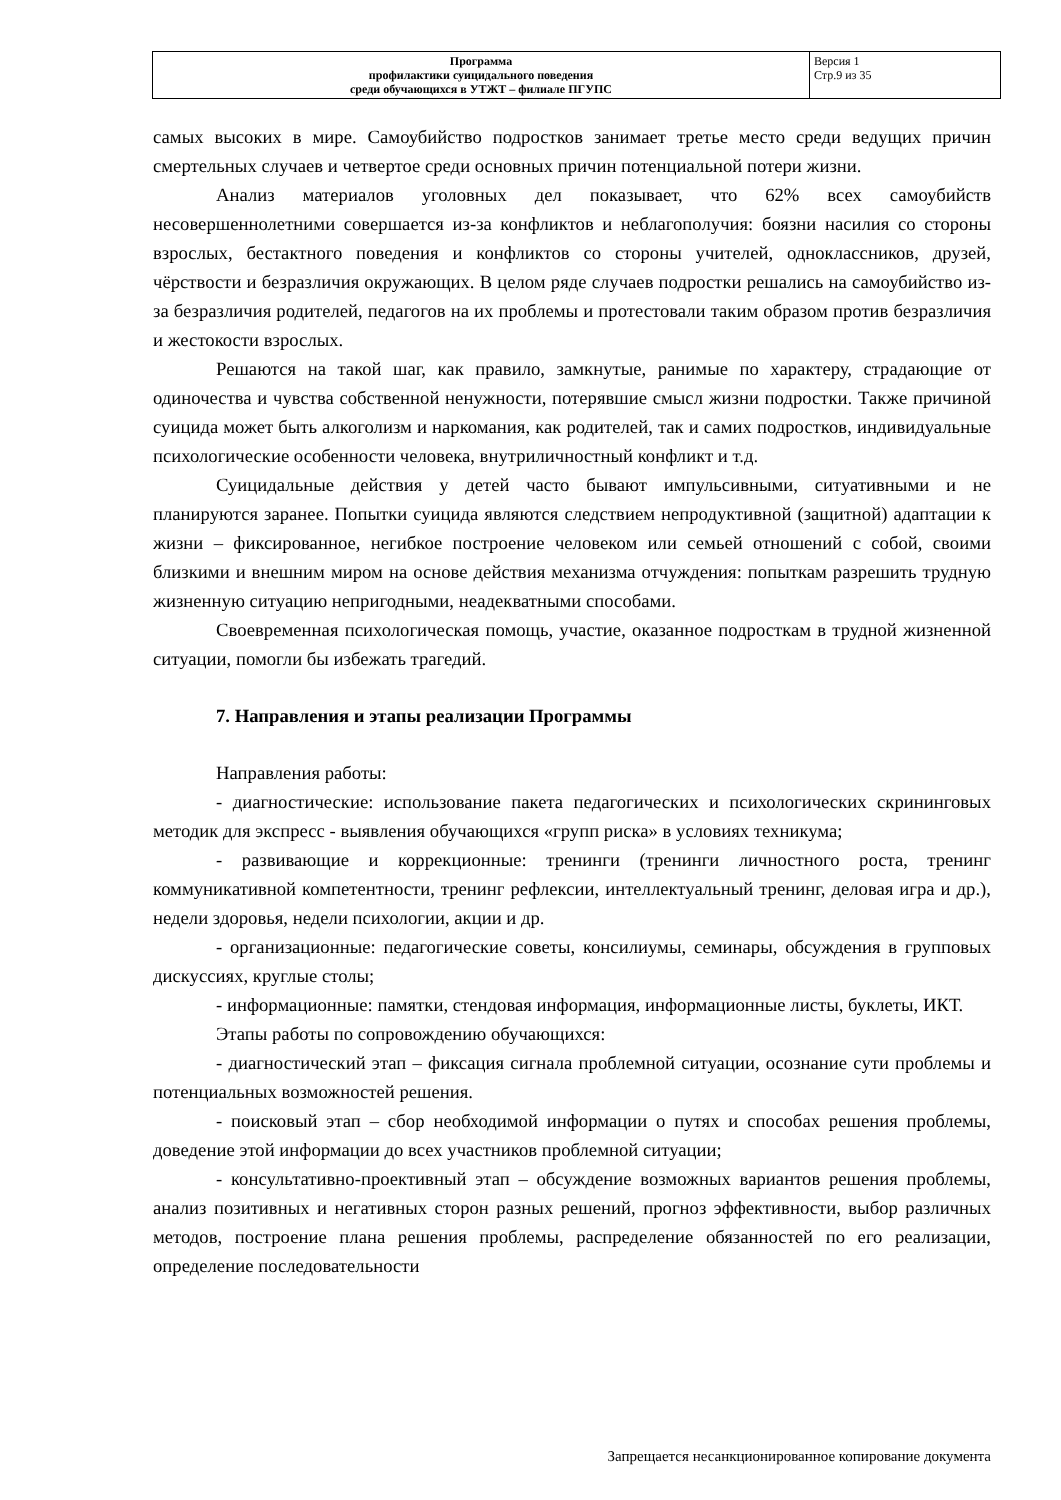| Программа профилактики суицидального поведения среди обучающихся в УТЖТ – филиале ПГУПС | Версия 1 Стр.9 из 35 |
самых высоких в мире. Самоубийство подростков занимает третье место среди ведущих причин смертельных случаев и четвертое среди основных причин потенциальной потери жизни.
Анализ материалов уголовных дел показывает, что 62% всех самоубийств несовершеннолетними совершается из-за конфликтов и неблагополучия: боязни насилия со стороны взрослых, бестактного поведения и конфликтов со стороны учителей, одноклассников, друзей, чёрствости и безразличия окружающих. В целом ряде случаев подростки решались на самоубийство из-за безразличия родителей, педагогов на их проблемы и протестовали таким образом против безразличия и жестокости взрослых.
Решаются на такой шаг, как правило, замкнутые, ранимые по характеру, страдающие от одиночества и чувства собственной ненужности, потерявшие смысл жизни подростки. Также причиной суицида может быть алкоголизм и наркомания, как родителей, так и самих подростков, индивидуальные психологические особенности человека, внутриличностный конфликт и т.д.
Суицидальные действия у детей часто бывают импульсивными, ситуативными и не планируются заранее. Попытки суицида являются следствием непродуктивной (защитной) адаптации к жизни – фиксированное, негибкое построение человеком или семьей отношений с собой, своими близкими и внешним миром на основе действия механизма отчуждения: попыткам разрешить трудную жизненную ситуацию непригодными, неадекватными способами.
Своевременная психологическая помощь, участие, оказанное подросткам в трудной жизненной ситуации, помогли бы избежать трагедий.
7. Направления и этапы реализации Программы
Направления работы:
- диагностические: использование пакета педагогических и психологических скрининговых методик для экспресс - выявления обучающихся «групп риска» в условиях техникума;
- развивающие и коррекционные: тренинги (тренинги личностного роста, тренинг коммуникативной компетентности, тренинг рефлексии, интеллектуальный тренинг, деловая игра и др.), недели здоровья, недели психологии, акции и др.
- организационные: педагогические советы, консилиумы, семинары, обсуждения в групповых дискуссиях, круглые столы;
- информационные: памятки, стендовая информация, информационные листы, буклеты, ИКТ.
Этапы работы по сопровождению обучающихся:
- диагностический этап – фиксация сигнала проблемной ситуации, осознание сути проблемы и потенциальных возможностей решения.
- поисковый этап – сбор необходимой информации о путях и способах решения проблемы, доведение этой информации до всех участников проблемной ситуации;
- консультативно-проективный этап – обсуждение возможных вариантов решения проблемы, анализ позитивных и негативных сторон разных решений, прогноз эффективности, выбор различных методов, построение плана решения проблемы, распределение обязанностей по его реализации, определение последовательности
Запрещается несанкционированное копирование документа